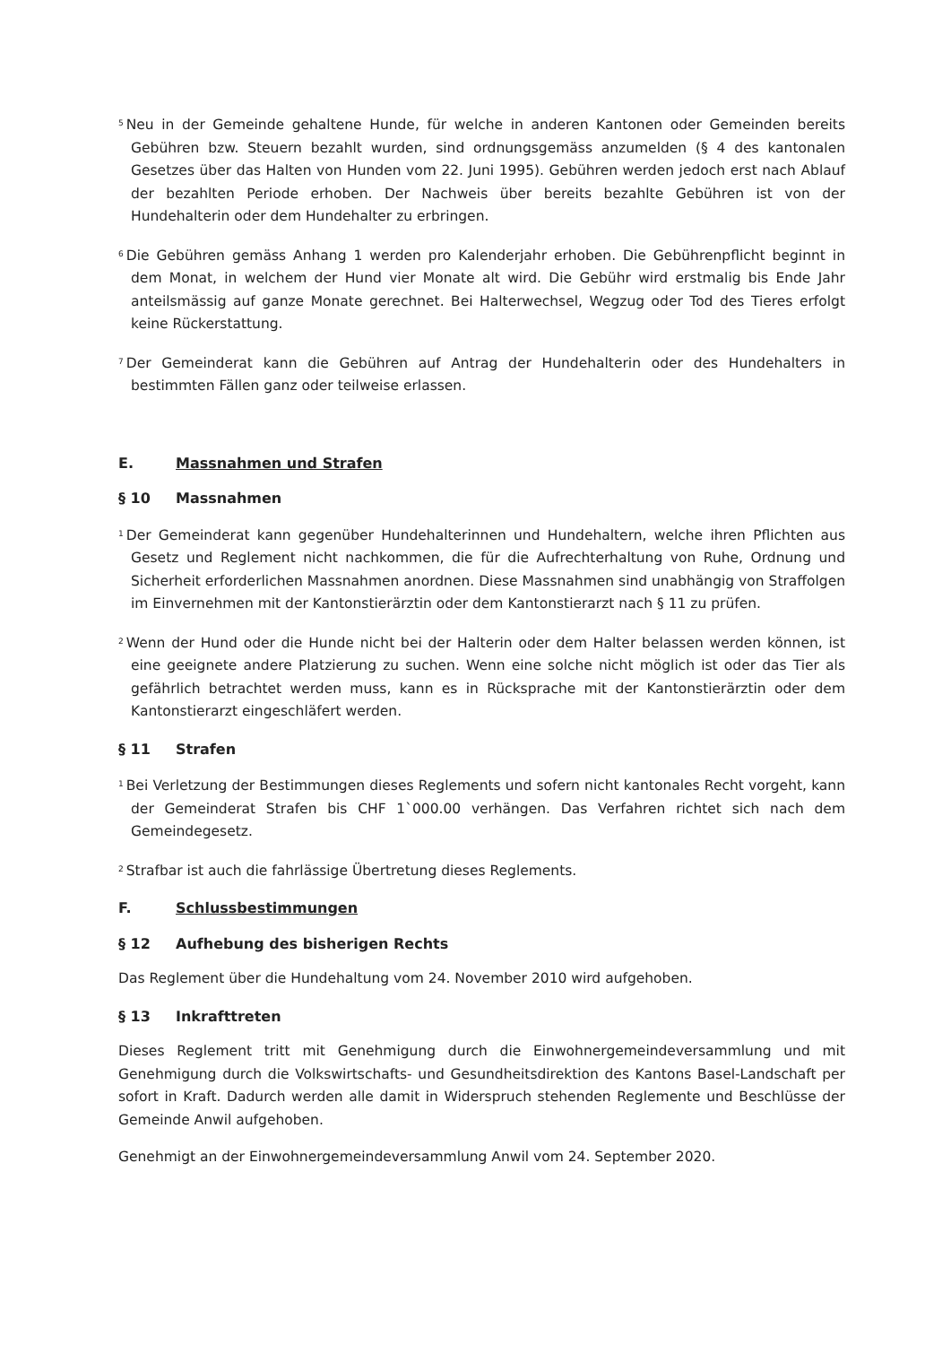<sup>5</sup> Neu in der Gemeinde gehaltene Hunde, für welche in anderen Kantonen oder Gemeinden bereits Gebühren bzw. Steuern bezahlt wurden, sind ordnungsgemäss anzumelden (§ 4 des kantonalen Gesetzes über das Halten von Hunden vom 22. Juni 1995). Gebühren werden jedoch erst nach Ablauf der bezahlten Periode erhoben. Der Nachweis über bereits bezahlte Gebühren ist von der Hundehalterin oder dem Hundehalter zu erbringen.
<sup>6</sup> Die Gebühren gemäss Anhang 1 werden pro Kalenderjahr erhoben. Die Gebührenpflicht beginnt in dem Monat, in welchem der Hund vier Monate alt wird. Die Gebühr wird erstmalig bis Ende Jahr anteilsmässig auf ganze Monate gerechnet. Bei Halterwechsel, Wegzug oder Tod des Tieres erfolgt keine Rückerstattung.
<sup>7</sup> Der Gemeinderat kann die Gebühren auf Antrag der Hundehalterin oder des Hundehalters in bestimmten Fällen ganz oder teilweise erlassen.
E. Massnahmen und Strafen
§ 10 Massnahmen
<sup>1</sup> Der Gemeinderat kann gegenüber Hundehalterinnen und Hundehaltern, welche ihren Pflichten aus Gesetz und Reglement nicht nachkommen, die für die Aufrechterhaltung von Ruhe, Ordnung und Sicherheit erforderlichen Massnahmen anordnen. Diese Massnahmen sind unabhängig von Straffolgen im Einvernehmen mit der Kantonstierärztin oder dem Kantonstierarzt nach § 11 zu prüfen.
<sup>2</sup> Wenn der Hund oder die Hunde nicht bei der Halterin oder dem Halter belassen werden können, ist eine geeignete andere Platzierung zu suchen. Wenn eine solche nicht möglich ist oder das Tier als gefährlich betrachtet werden muss, kann es in Rücksprache mit der Kantonstierärztin oder dem Kantonstierarzt eingeschläfert werden.
§ 11 Strafen
<sup>1</sup> Bei Verletzung der Bestimmungen dieses Reglements und sofern nicht kantonales Recht vorgeht, kann der Gemeinderat Strafen bis CHF 1`000.00 verhängen. Das Verfahren richtet sich nach dem Gemeindegesetz.
<sup>2</sup> Strafbar ist auch die fahrlässige Übertretung dieses Reglements.
F. Schlussbestimmungen
§ 12 Aufhebung des bisherigen Rechts
Das Reglement über die Hundehaltung vom 24. November 2010 wird aufgehoben.
§ 13 Inkrafttreten
Dieses Reglement tritt mit Genehmigung durch die Einwohnergemeindeversammlung und mit Genehmigung durch die Volkswirtschafts- und Gesundheitsdirektion des Kantons Basel-Landschaft per sofort in Kraft. Dadurch werden alle damit in Widerspruch stehenden Reglemente und Beschlüsse der Gemeinde Anwil aufgehoben.
Genehmigt an der Einwohnergemeindeversammlung Anwil vom 24. September 2020.